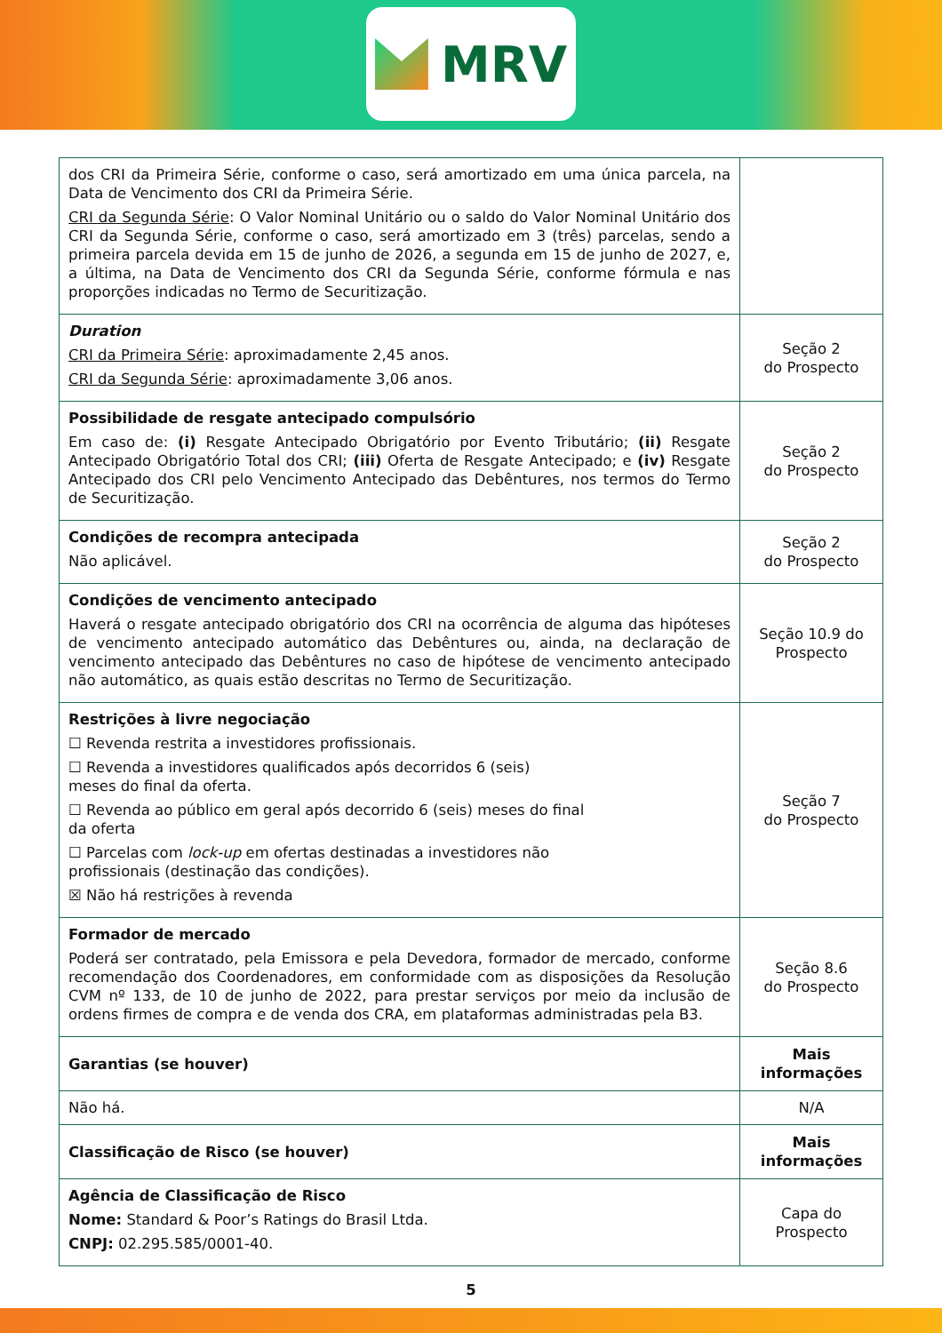MRV
| dos CRI da Primeira Série, conforme o caso, será amortizado em uma única parcela, na Data de Vencimento dos CRI da Primeira Série. CRI da Segunda Série : O Valor Nominal Unitário ou o saldo do Valor Nominal Unitário dos CRI da Segunda Série, conforme o caso, será amortizado em 3 (três) parcelas, sendo a primeira parcela devida em 15 de junho de 2026, a segunda em 15 de junho de 2027, e, a última, na Data de Vencimento dos CRI da Segunda Série, conforme fórmula e nas proporções indicadas no Termo de Securitização. | |
| Duration CRI da Primeira Série : aproximadamente 2,45 anos. CRI da Segunda Série : aproximadamente 3,06 anos. | Seção 2 do Prospecto |
| Possibilidade de resgate antecipado compulsório Em caso de: (i) Resgate Antecipado Obrigatório por Evento Tributário; (ii) Resgate Antecipado Obrigatório Total dos CRI; (iii) Oferta de Resgate Antecipado; e (iv) Resgate Antecipado dos CRI pelo Vencimento Antecipado das Debêntures, nos termos do Termo de Securitização. | Seção 2 do Prospecto |
| Condições de recompra antecipada Não aplicável. | Seção 2 do Prospecto |
| Condições de vencimento antecipado Haverá o resgate antecipado obrigatório dos CRI na ocorrência de alguma das hipóteses de vencimento antecipado automático das Debêntures ou, ainda, na declaração de vencimento antecipado das Debêntures no caso de hipótese de vencimento antecipado não automático, as quais estão descritas no Termo de Securitização. | Seção 10.9 do Prospecto |
| Restrições à livre negociação ☐ Revenda restrita a investidores profissionais. ☐ Revenda a investidores qualificados após decorridos 6 (seis) meses do final da oferta. ☐ Revenda ao público em geral após decorrido 6 (seis) meses do final da oferta ☐ Parcelas com lock-up em ofertas destinadas a investidores não profissionais (destinação das condições). ☒ Não há restrições à revenda | Seção 7 do Prospecto |
| Formador de mercado Poderá ser contratado, pela Emissora e pela Devedora, formador de mercado, conforme recomendação dos Coordenadores, em conformidade com as disposições da Resolução CVM nº 133, de 10 de junho de 2022, para prestar serviços por meio da inclusão de ordens firmes de compra e de venda dos CRA, em plataformas administradas pela B3. | Seção 8.6 do Prospecto |
| Garantias (se houver) | Mais informações |
| Não há. | N/A |
| Classificação de Risco (se houver) | Mais informações |
| Agência de Classificação de Risco Nome: Standard & Poor’s Ratings do Brasil Ltda. CNPJ: 02.295.585/0001-40. | Capa do Prospecto |
5